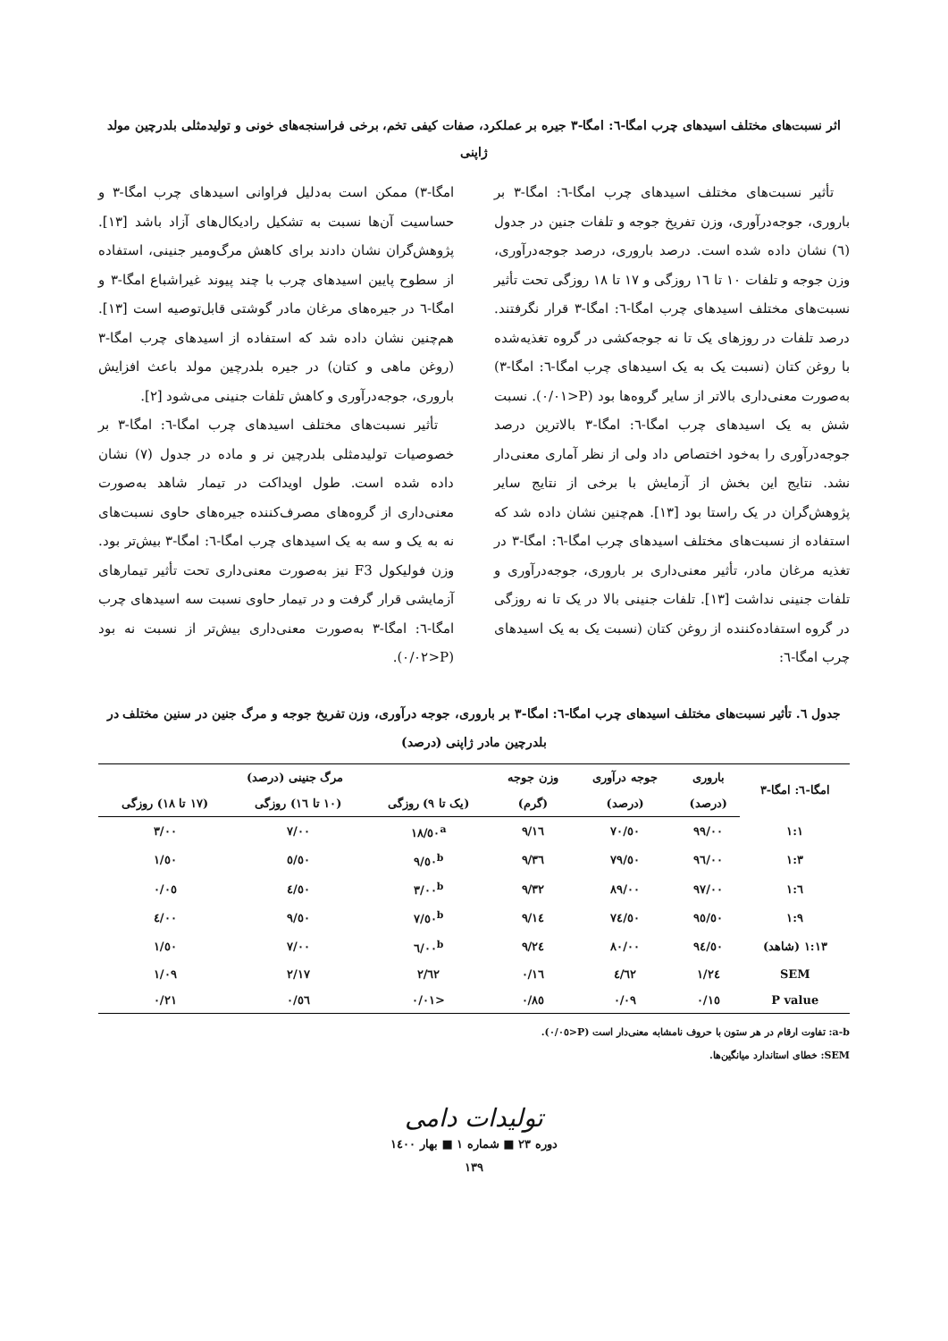اثر نسبت‌های مختلف اسیدهای چرب امگا-٦: امگا-٣ جیره بر عملکرد، صفات کیفی تخم، برخی فراسنجه‌های خونی و تولیدمثلی بلدرچین مولد ژاپنی
تأثیر نسبت‌های مختلف اسیدهای چرب امگا-٦: امگا-٣ بر باروری، جوجه‌درآوری، وزن تفریخ جوجه و تلفات جنین در جدول (٦) نشان داده شده است. درصد باروری، درصد جوجه‌درآوری، وزن جوجه و تلفات ١٠ تا ١٦ روزگی و ١٧ تا ١٨ روزگی تحت تأثیر نسبت‌های مختلف اسیدهای چرب امگا-٦: امگا-٣ قرار نگرفتند. درصد تلفات در روزهای یک تا نه جوجه‌کشی در گروه تغذیه‌شده با روغن کتان (نسبت یک به یک اسیدهای چرب امگا-٦: امگا-٣) به‌صورت معنی‌داری بالاتر از سایر گروه‌ها بود (P<٠/٠١). نسبت شش به یک اسیدهای چرب امگا-٦: امگا-٣ بالاترین درصد جوجه‌درآوری را به‌خود اختصاص داد ولی از نظر آماری معنی‌دار نشد. نتایج این بخش از آزمایش با برخی از نتایج سایر پژوهش‌گران در یک راستا بود [١٣]. هم‌چنین نشان داده شد که استفاده از نسبت‌های مختلف اسیدهای چرب امگا-٦: امگا-٣ در تغذیه مرغان مادر، تأثیر معنی‌داری بر باروری، جوجه‌درآوری و تلفات جنینی نداشت [١٣]. تلفات جنینی بالا در یک تا نه روزگی در گروه استفاده‌کننده از روغن کتان (نسبت یک به یک اسیدهای چرب امگا-٦:
امگا-٣) ممکن است به‌دلیل فراوانی اسیدهای چرب امگا-٣ و حساسیت آن‌ها نسبت به تشکیل رادیکال‌های آزاد باشد [١٣]. پژوهش‌گران نشان دادند برای کاهش مرگ‌ومیر جنینی، استفاده از سطوح پایین اسیدهای چرب با چند پیوند غیراشباع امگا-٣ و امگا-٦ در جیره‌های مرغان مادر گوشتی قابل‌توصیه است [١٣]. هم‌چنین نشان داده شد که استفاده از اسیدهای چرب امگا-٣ (روغن ماهی و کتان) در جیره بلدرچین مولد باعث افزایش باروری، جوجه‌درآوری و کاهش تلفات جنینی می‌شود [٢].
تأثیر نسبت‌های مختلف اسیدهای چرب امگا-٦: امگا-٣ بر خصوصیات تولیدمثلی بلدرچین نر و ماده در جدول (٧) نشان داده شده است. طول اویداکت در تیمار شاهد به‌صورت معنی‌داری از گروه‌های مصرف‌کننده جیره‌های حاوی نسبت‌های نه به یک و سه به یک اسیدهای چرب امگا-٦: امگا-٣ بیش‌تر بود. وزن فولیکول F3 نیز به‌صورت معنی‌داری تحت تأثیر تیمارهای آزمایشی قرار گرفت و در تیمار حاوی نسبت سه اسیدهای چرب امگا-٦: امگا-٣ به‌صورت معنی‌داری بیش‌تر از نسبت نه بود (P<٠/٠٢).
جدول ٦. تأثیر نسبت‌های مختلف اسیدهای چرب امگا-٦: امگا-٣ بر باروری، جوجه درآوری، وزن تفریخ جوجه و مرگ جنین در سنین مختلف در بلدرچین مادر ژاپنی (درصد)
| امگا-٦: امگا-٣ | باروری | جوجه درآوری | وزن جوجه | مرگ جنینی (درصد) | | |
| --- | --- | --- | --- | --- | --- | --- |
| | (درصد) | (درصد) | (گرم) | (یک تا ٩) روزگی | (١٠ تا ١٦) روزگی | (١٧ تا ١٨) روزگی |
| ١:١ | ٩٩/٠٠ | ٧٠/٥٠ | ٩/١٦ | ١٨/٥٠<sup>a</sup> | ٧/٠٠ | ٣/٠٠ |
| ١:٣ | ٩٦/٠٠ | ٧٩/٥٠ | ٩/٣٦ | ٩/٥٠<sup>b</sup> | ٥/٥٠ | ١/٥٠ |
| ١:٦ | ٩٧/٠٠ | ٨٩/٠٠ | ٩/٣٢ | ٣/٠٠<sup>b</sup> | ٤/٥٠ | ٠/٠٥ |
| ١:٩ | ٩٥/٥٠ | ٧٤/٥٠ | ٩/١٤ | ٧/٥٠<sup>b</sup> | ٩/٥٠ | ٤/٠٠ |
| ١:١٣ (شاهد) | ٩٤/٥٠ | ٨٠/٠٠ | ٩/٢٤ | ٦/٠٠<sup>b</sup> | ٧/٠٠ | ١/٥٠ |
| SEM | ١/٢٤ | ٤/٦٢ | ٠/١٦ | ٢/٦٢ | ٢/١٧ | ١/٠٩ |
| P value | ٠/١٥ | ٠/٠٩ | ٠/٨٥ | <٠/٠١ | ٠/٥٦ | ٠/٢١ |
a-b: تفاوت ارقام در هر ستون با حروف نامشابه معنی‌دار است (P<٠/٠٥).
SEM: خطای استاندارد میانگین‌ها.
تولیدات دامی
دوره ٢٣ ■ شماره ١ ■ بهار ١٤٠٠
١٣٩